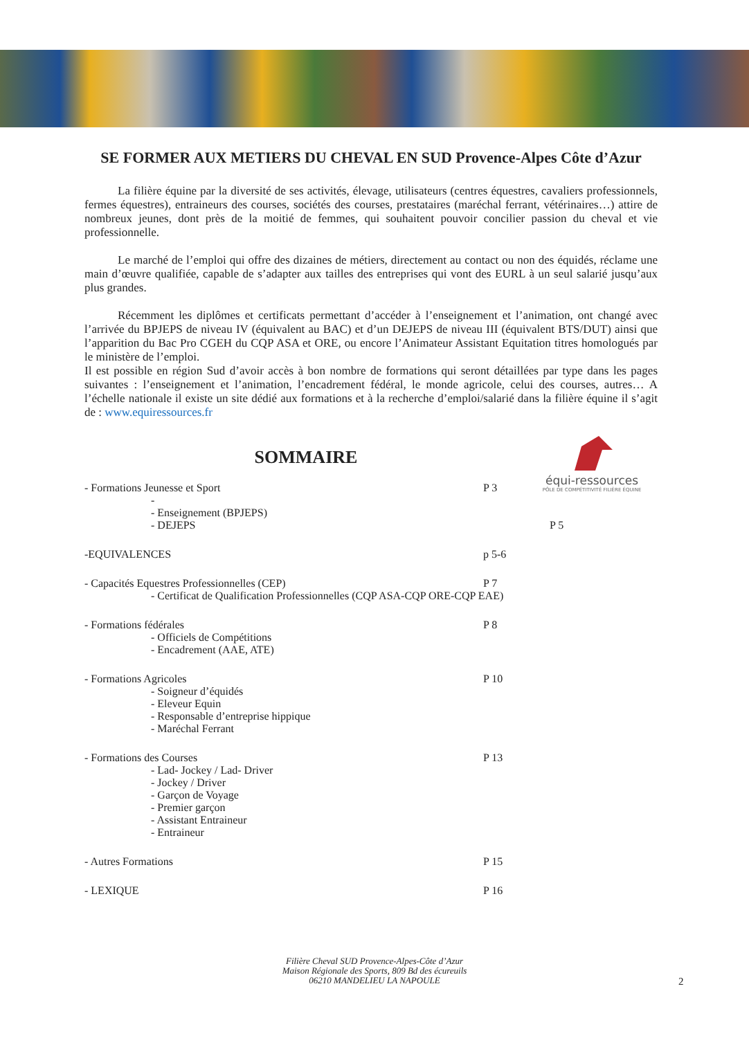équi-ressources
PÔLE DE COMPÉTITIVITÉ FILIÈRE ÉQUINE
SE FORMER AUX METIERS DU CHEVAL EN SUD Provence-Alpes Côte d’Azur
La filière équine par la diversité de ses activités, élevage, utilisateurs (centres équestres, cavaliers professionnels, fermes équestres), entraineurs des courses, sociétés des courses, prestataires (maréchal ferrant, vétérinaires…) attire de nombreux jeunes, dont près de la moitié de femmes, qui souhaitent pouvoir concilier passion du cheval et vie professionnelle.
Le marché de l’emploi qui offre des dizaines de métiers, directement au contact ou non des équidés, réclame une main d’œuvre qualifiée, capable de s’adapter aux tailles des entreprises qui vont des EURL à un seul salarié jusqu’aux plus grandes.
Récemment les diplômes et certificats permettant d’accéder à l’enseignement et l’animation, ont changé avec l’arrivée du BPJEPS de niveau IV (équivalent au BAC) et d’un DEJEPS de niveau III (équivalent BTS/DUT) ainsi que l’apparition du Bac Pro CGEH du CQP ASA et ORE, ou encore l’Animateur Assistant Equitation titres homologués par le ministère de l’emploi.
Il est possible en région Sud d’avoir accès à bon nombre de formations qui seront détaillées par type dans les pages suivantes : l’enseignement et l’animation, l’encadrement fédéral, le monde agricole, celui des courses, autres… A l’échelle nationale il existe un site dédié aux formations et à la recherche d’emploi/salarié dans la filière équine il s’agit de : www.equiressources.fr
SOMMAIRE
- Formations Jeunesse et Sport P 3
-
- Enseignement (BPJEPS)
- DEJEPS P 5
-EQUIVALENCES p 5-6
- Capacités Equestres Professionnelles (CEP) P 7
- Certificat de Qualification Professionnelles (CQP ASA-CQP ORE-CQP EAE)
- Formations fédérales P 8
- Officiels de Compétitions
- Encadrement (AAE, ATE)
- Formations Agricoles P 10
- Soigneur d’équidés
- Eleveur Equin
- Responsable d’entreprise hippique
- Maréchal Ferrant
- Formations des Courses P 13
- Lad- Jockey / Lad- Driver
- Jockey / Driver
- Garçon de Voyage
- Premier garçon
- Assistant Entraineur
- Entraineur
- Autres Formations P 15
- LEXIQUE P 16
Filière Cheval SUD Provence-Alpes-Côte d’Azur
Maison Régionale des Sports, 809 Bd des écureuils
06210 MANDELIEU LA NAPOULE
2